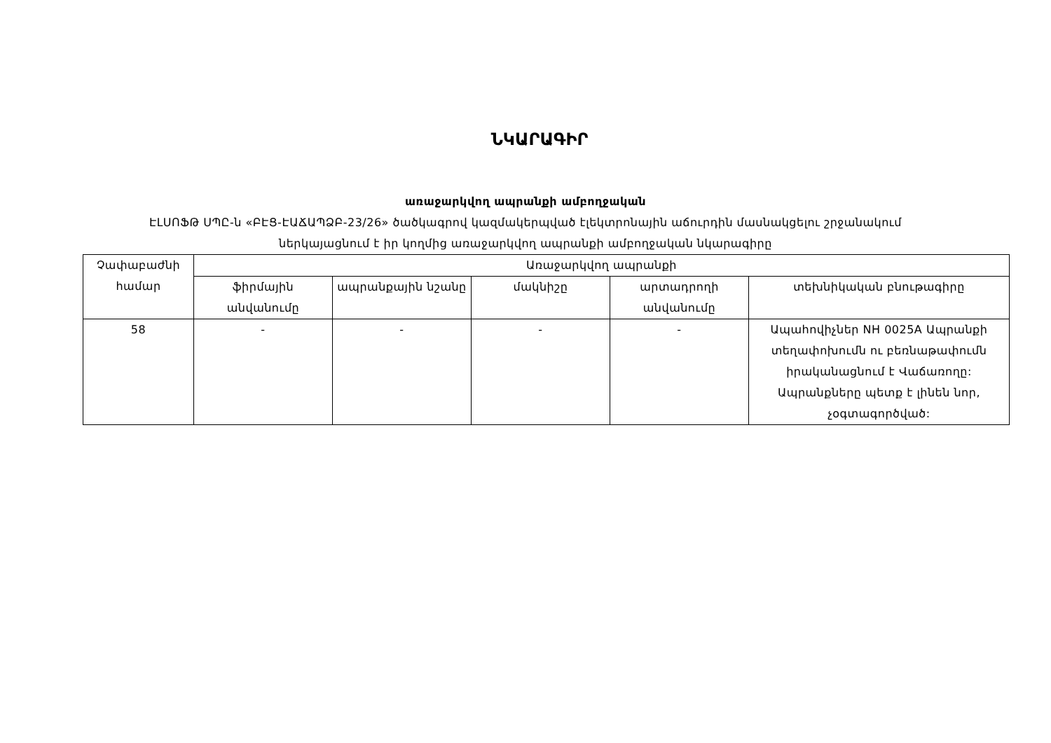ՆԿԱՐԱԳԻՐ
առաջարկվող ապրանքի ամբողջական
ԷԼՍՈՖԹ ՍՊԸ-ն «ԲԷՑ-ԷԱՃԱՊՁԲ-23/26» ծածկագրով կազմակերպված էլեկտրոնային աճուրդին մասնակցելու շրջանակում
ներկայացնում է իր կողմից առաջարկվող ապրանքի ամբողջական նկարագիրը
| Չափաբաժնի համար | Առաջարկվող ապրանքի | | | | |
| --- | --- | --- | --- | --- | --- |
| | ֆիրմային անվանումը | ապրանքային նշանը | մակնիշը | արտադրողի անվանումը | տեխնիկական բնութագիրը |
| 58 | - | - | - | - | Ապահովիչներ NH 0025A Ապրանքի տեղափոխումն ու բեռնաթափումն իրականացնում է Վաճառողը: Ապրանքները պետք է լինեն նոր, չօգտագործված: |